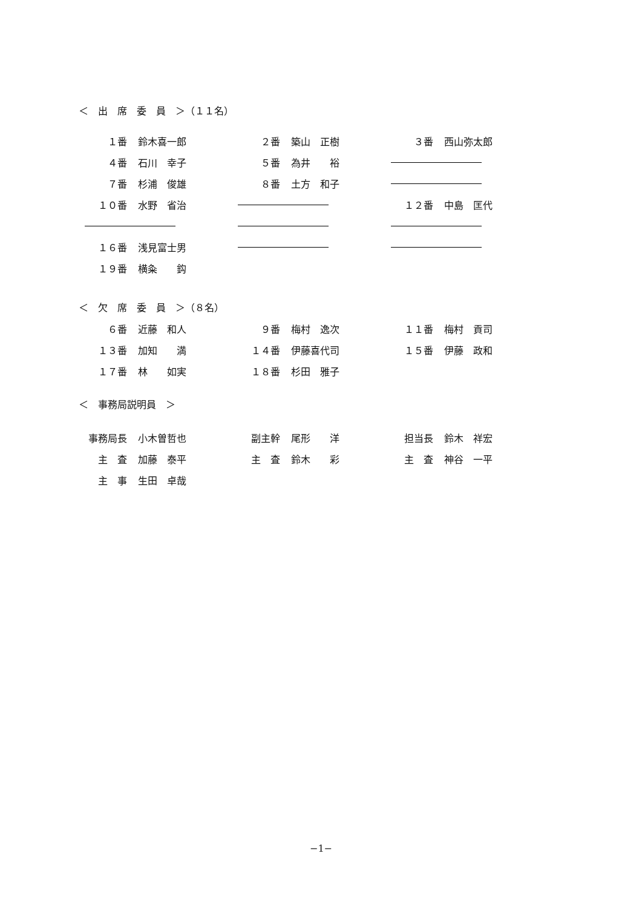＜　出　席　委　員　＞（１１名）
| １番 | 鈴木喜一郎 | | ２番 | 築山 正樹 | | ３番 | 西山弥太郎 |
| ４番 | 石川 幸子 | | ５番 | 為井 裕 | | | |
| ７番 | 杉浦 俊雄 | | ８番 | 土方 和子 | | | |
| １０番 | 水野 省治 | | | | | １２番 | 中島 匡代 |
| １６番 | 浅見富士男 | | | | | | |
| １９番 | 横粂 鈎 | | | | | | |
＜　欠　席　委　員　＞（８名）
| ６番 | 近藤 和人 | | ９番 | 梅村 逸次 | | １１番 | 梅村 貢司 |
| １３番 | 加知 満 | | １４番 | 伊藤喜代司 | | １５番 | 伊藤 政和 |
| １７番 | 林 如実 | | １８番 | 杉田 雅子 | | | |
＜　事務局説明員　＞
| 事務局長 | 小木曽哲也 | | 副主幹 | 尾形 洋 | | 担当長 | 鈴木 祥宏 |
| 主 査 | 加藤 泰平 | | 主 査 | 鈴木 彩 | | 主 査 | 神谷 一平 |
| 主 事 | 生田 卓哉 | | | | | | |
−1−